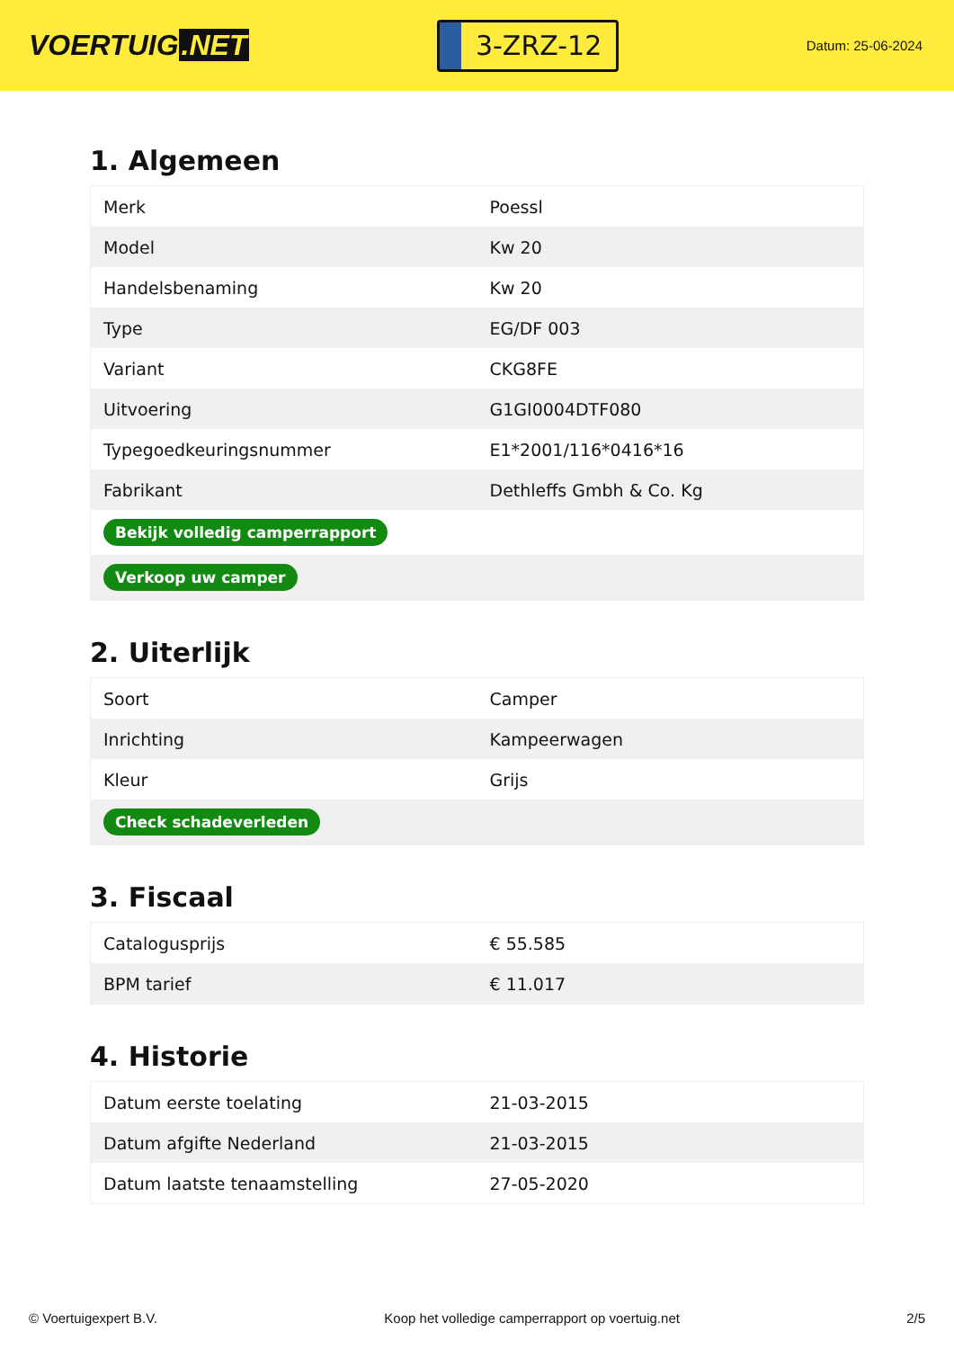VOERTUIG.NET
3-ZRZ-12
Datum: 25-06-2024
1. Algemeen
| Merk | Poessl |
| Model | Kw 20 |
| Handelsbenaming | Kw 20 |
| Type | EG/DF 003 |
| Variant | CKG8FE |
| Uitvoering | G1GI0004DTF080 |
| Typegoedkeuringsnummer | E1*2001/116*0416*16 |
| Fabrikant | Dethleffs Gmbh & Co. Kg |
| Bekijk volledig camperrapport | |
| Verkoop uw camper | |
2. Uiterlijk
| Soort | Camper |
| Inrichting | Kampeerwagen |
| Kleur | Grijs |
| Check schadeverleden | |
3. Fiscaal
| Catalogusprijs | € 55.585 |
| BPM tarief | € 11.017 |
4. Historie
| Datum eerste toelating | 21-03-2015 |
| Datum afgifte Nederland | 21-03-2015 |
| Datum laatste tenaamstelling | 27-05-2020 |
© Voertuigexpert B.V. Koop het volledige camperrapport op voertuig.net 2/5